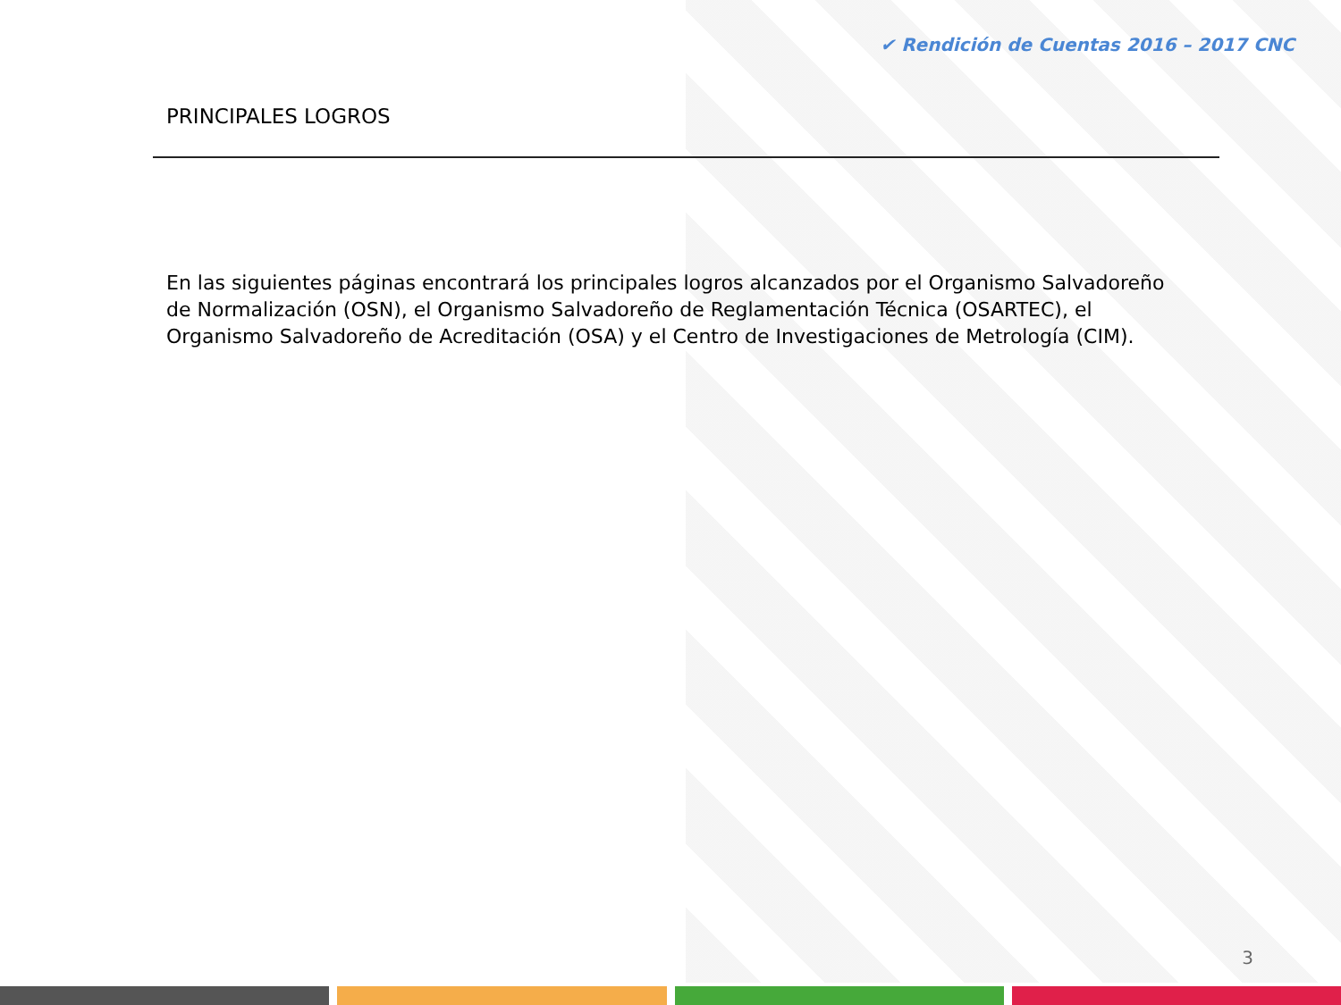✔ Rendición de Cuentas 2016 – 2017 CNC
PRINCIPALES LOGROS
En las siguientes páginas encontrará los principales logros alcanzados por el Organismo Salvadoreño de Normalización (OSN), el Organismo Salvadoreño de Reglamentación Técnica (OSARTEC), el Organismo Salvadoreño de Acreditación (OSA) y el Centro de Investigaciones de Metrología (CIM).
3